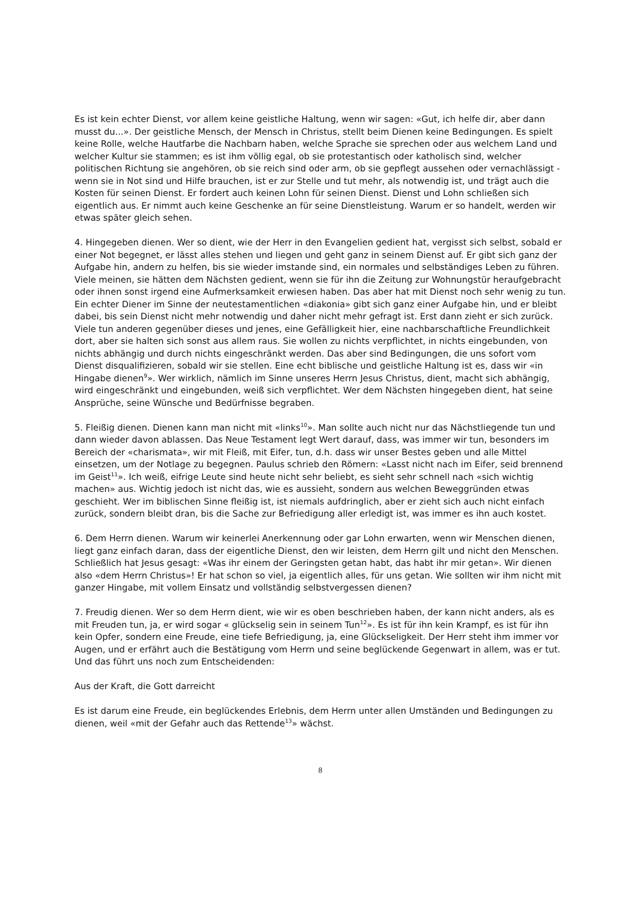Es ist kein echter Dienst, vor allem keine geistliche Haltung, wenn wir sagen: «Gut, ich helfe dir, aber dann musst du...». Der geistliche Mensch, der Mensch in Christus, stellt beim Dienen keine Bedingungen. Es spielt keine Rolle, welche Hautfarbe die Nachbarn haben, welche Sprache sie sprechen oder aus welchem Land und welcher Kultur sie stammen; es ist ihm völlig egal, ob sie protestantisch oder katholisch sind, welcher politischen Richtung sie angehören, ob sie reich sind oder arm, ob sie gepflegt aussehen oder vernachlässigt - wenn sie in Not sind und Hilfe brauchen, ist er zur Stelle und tut mehr, als notwendig ist, und trägt auch die Kosten für seinen Dienst. Er fordert auch keinen Lohn für seinen Dienst. Dienst und Lohn schließen sich eigentlich aus. Er nimmt auch keine Geschenke an für seine Dienstleistung. Warum er so handelt, werden wir etwas später gleich sehen.
4. Hingegeben dienen. Wer so dient, wie der Herr in den Evangelien gedient hat, vergisst sich selbst, sobald er einer Not begegnet, er lässt alles stehen und liegen und geht ganz in seinem Dienst auf. Er gibt sich ganz der Aufgabe hin, andern zu helfen, bis sie wieder imstande sind, ein normales und selbständiges Leben zu führen. Viele meinen, sie hätten dem Nächsten gedient, wenn sie für ihn die Zeitung zur Wohnungstür heraufgebracht oder ihnen sonst irgend eine Aufmerksamkeit erwiesen haben. Das aber hat mit Dienst noch sehr wenig zu tun. Ein echter Diener im Sinne der neutestamentlichen «diakonia» gibt sich ganz einer Aufgabe hin, und er bleibt dabei, bis sein Dienst nicht mehr notwendig und daher nicht mehr gefragt ist. Erst dann zieht er sich zurück. Viele tun anderen gegenüber dieses und jenes, eine Gefälligkeit hier, eine nachbarschaftliche Freundlichkeit dort, aber sie halten sich sonst aus allem raus. Sie wollen zu nichts verpflichtet, in nichts eingebunden, von nichts abhängig und durch nichts eingeschränkt werden. Das aber sind Bedingungen, die uns sofort vom Dienst disqualifizieren, sobald wir sie stellen. Eine echt biblische und geistliche Haltung ist es, dass wir «in Hingabe dienen<sup>9</sup>». Wer wirklich, nämlich im Sinne unseres Herrn Jesus Christus, dient, macht sich abhängig, wird eingeschränkt und eingebunden, weiß sich verpflichtet. Wer dem Nächsten hingegeben dient, hat seine Ansprüche, seine Wünsche und Bedürfnisse begraben.
5. Fleißig dienen. Dienen kann man nicht mit «links<sup>10</sup>». Man sollte auch nicht nur das Nächstliegende tun und dann wieder davon ablassen. Das Neue Testament legt Wert darauf, dass, was immer wir tun, besonders im Bereich der «charismata», wir mit Fleiß, mit Eifer, tun, d.h. dass wir unser Bestes geben und alle Mittel einsetzen, um der Notlage zu begegnen. Paulus schrieb den Römern: «Lasst nicht nach im Eifer, seid brennend im Geist<sup>11</sup>». Ich weiß, eifrige Leute sind heute nicht sehr beliebt, es sieht sehr schnell nach «sich wichtig machen» aus. Wichtig jedoch ist nicht das, wie es aussieht, sondern aus welchen Beweggründen etwas geschieht. Wer im biblischen Sinne fleißig ist, ist niemals aufdringlich, aber er zieht sich auch nicht einfach zurück, sondern bleibt dran, bis die Sache zur Befriedigung aller erledigt ist, was immer es ihn auch kostet.
6. Dem Herrn dienen. Warum wir keinerlei Anerkennung oder gar Lohn erwarten, wenn wir Menschen dienen, liegt ganz einfach daran, dass der eigentliche Dienst, den wir leisten, dem Herrn gilt und nicht den Menschen. Schließlich hat Jesus gesagt: «Was ihr einem der Geringsten getan habt, das habt ihr mir getan». Wir dienen also «dem Herrn Christus»! Er hat schon so viel, ja eigentlich alles, für uns getan. Wie sollten wir ihm nicht mit ganzer Hingabe, mit vollem Einsatz und vollständig selbstvergessen dienen?
7. Freudig dienen. Wer so dem Herrn dient, wie wir es oben beschrieben haben, der kann nicht anders, als es mit Freuden tun, ja, er wird sogar « glückselig sein in seinem Tun<sup>12</sup>». Es ist für ihn kein Krampf, es ist für ihn kein Opfer, sondern eine Freude, eine tiefe Befriedigung, ja, eine Glückseligkeit. Der Herr steht ihm immer vor Augen, und er erfährt auch die Bestätigung vom Herrn und seine beglückende Gegenwart in allem, was er tut. Und das führt uns noch zum Entscheidenden:
Aus der Kraft, die Gott darreicht
Es ist darum eine Freude, ein beglückendes Erlebnis, dem Herrn unter allen Umständen und Bedingungen zu dienen, weil «mit der Gefahr auch das Rettende<sup>13</sup>» wächst.
8